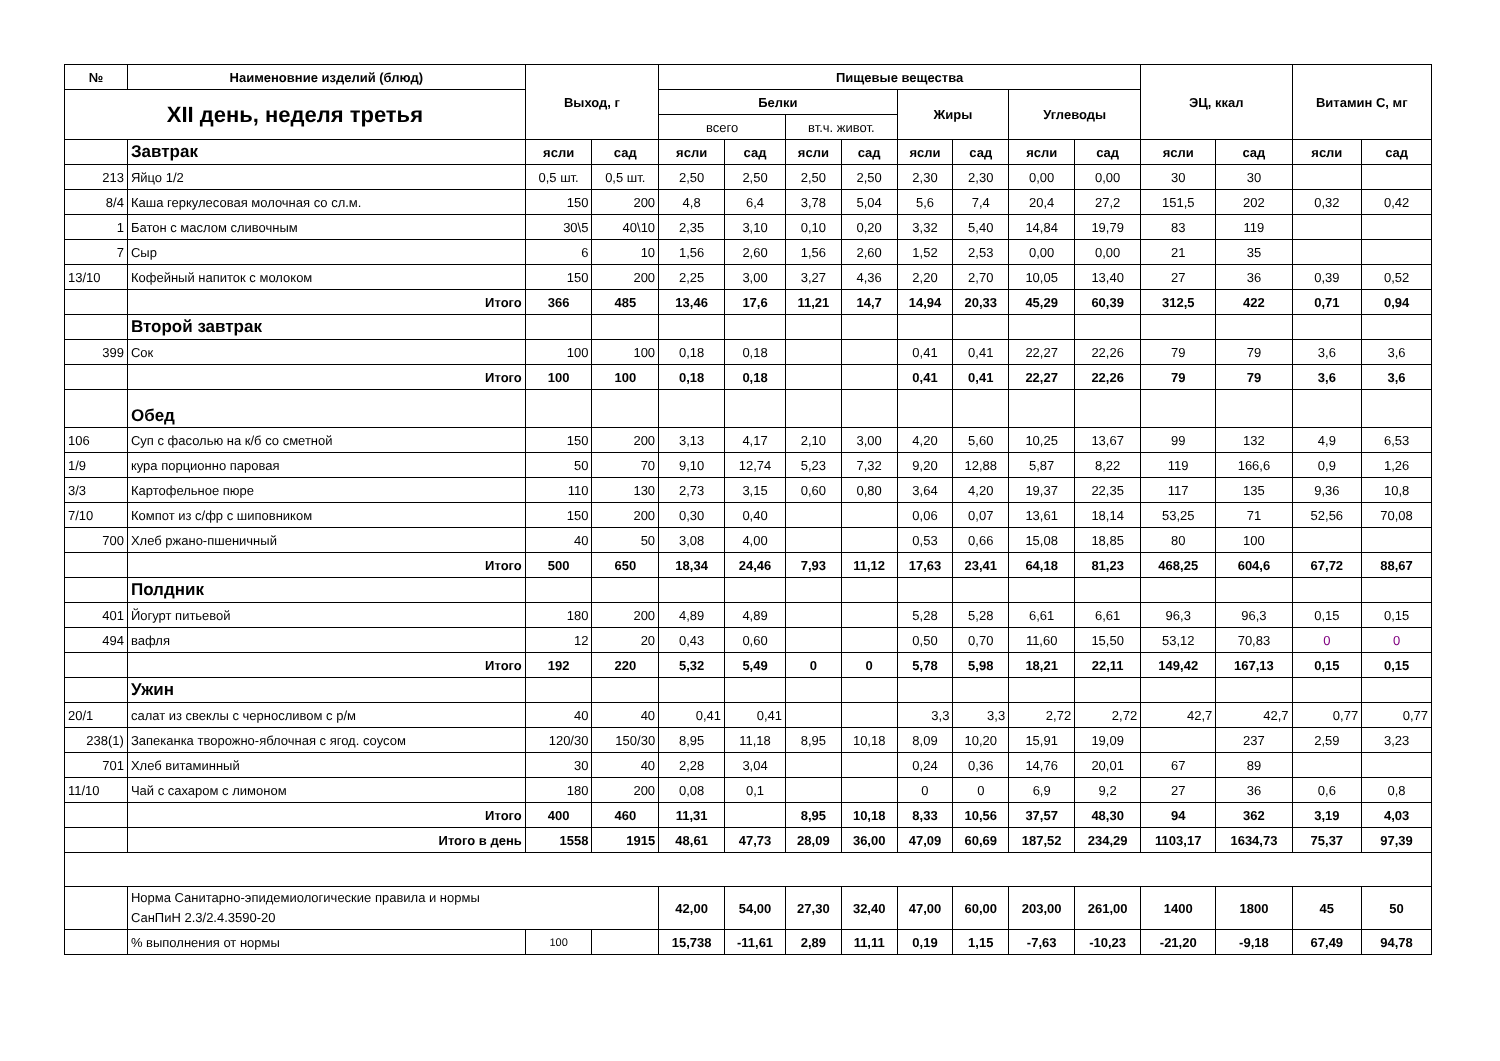| № | Наименовние изделий (блюд) | Выход, г | | Пищевые вещества | | | | | | | | ЭЦ, ккал | | Витамин С, мг | |
| --- | --- | --- | --- | --- | --- | --- | --- | --- | --- | --- | --- | --- | --- | --- | --- |
| XII день, неделя третья | | | | Белки | | | | Жиры | | Углеводы | | | | | |
| | | | | всего | | вт.ч. живот. | | | | | | | | | |
| | Завтрак | ясли | сад | ясли | сад | ясли | сад | ясли | сад | ясли | сад | ясли | сад | ясли | сад |
| 213 | Яйцо 1/2 | 0,5 шт. | 0,5 шт. | 2,50 | 2,50 | 2,50 | 2,50 | 2,30 | 2,30 | 0,00 | 0,00 | 30 | 30 | | |
| 8/4 | Каша геркулесовая молочная со сл.м. | 150 | 200 | 4,8 | 6,4 | 3,78 | 5,04 | 5,6 | 7,4 | 20,4 | 27,2 | 151,5 | 202 | 0,32 | 0,42 |
| 1 | Батон с маслом сливочным | 30\5 | 40\10 | 2,35 | 3,10 | 0,10 | 0,20 | 3,32 | 5,40 | 14,84 | 19,79 | 83 | 119 | | |
| 7 | Сыр | 6 | 10 | 1,56 | 2,60 | 1,56 | 2,60 | 1,52 | 2,53 | 0,00 | 0,00 | 21 | 35 | | |
| 13/10 | Кофейный напиток с молоком | 150 | 200 | 2,25 | 3,00 | 3,27 | 4,36 | 2,20 | 2,70 | 10,05 | 13,40 | 27 | 36 | 0,39 | 0,52 |
| | Итого | 366 | 485 | 13,46 | 17,6 | 11,21 | 14,7 | 14,94 | 20,33 | 45,29 | 60,39 | 312,5 | 422 | 0,71 | 0,94 |
| | Второй завтрак | | | | | | | | | | | | | | |
| 399 | Сок | 100 | 100 | 0,18 | 0,18 | | | 0,41 | 0,41 | 22,27 | 22,26 | 79 | 79 | 3,6 | 3,6 |
| | Итого | 100 | 100 | 0,18 | 0,18 | | | 0,41 | 0,41 | 22,27 | 22,26 | 79 | 79 | 3,6 | 3,6 |
| | Обед | | | | | | | | | | | | | | |
| 106 | Суп с фасолью на к/б со сметной | 150 | 200 | 3,13 | 4,17 | 2,10 | 3,00 | 4,20 | 5,60 | 10,25 | 13,67 | 99 | 132 | 4,9 | 6,53 |
| 1/9 | кура порционно паровая | 50 | 70 | 9,10 | 12,74 | 5,23 | 7,32 | 9,20 | 12,88 | 5,87 | 8,22 | 119 | 166,6 | 0,9 | 1,26 |
| 3/3 | Картофельное пюре | 110 | 130 | 2,73 | 3,15 | 0,60 | 0,80 | 3,64 | 4,20 | 19,37 | 22,35 | 117 | 135 | 9,36 | 10,8 |
| 7/10 | Компот из с/фр с шиповником | 150 | 200 | 0,30 | 0,40 | | | 0,06 | 0,07 | 13,61 | 18,14 | 53,25 | 71 | 52,56 | 70,08 |
| 700 | Хлеб ржано-пшеничный | 40 | 50 | 3,08 | 4,00 | | | 0,53 | 0,66 | 15,08 | 18,85 | 80 | 100 | | |
| | Итого | 500 | 650 | 18,34 | 24,46 | 7,93 | 11,12 | 17,63 | 23,41 | 64,18 | 81,23 | 468,25 | 604,6 | 67,72 | 88,67 |
| | Полдник | | | | | | | | | | | | | | |
| 401 | Йогурт питьевой | 180 | 200 | 4,89 | 4,89 | | | 5,28 | 5,28 | 6,61 | 6,61 | 96,3 | 96,3 | 0,15 | 0,15 |
| 494 | вафля | 12 | 20 | 0,43 | 0,60 | | | 0,50 | 0,70 | 11,60 | 15,50 | 53,12 | 70,83 | 0 | 0 |
| | Итого | 192 | 220 | 5,32 | 5,49 | 0 | 0 | 5,78 | 5,98 | 18,21 | 22,11 | 149,42 | 167,13 | 0,15 | 0,15 |
| | Ужин | | | | | | | | | | | | | | |
| 20/1 | салат из свеклы с черносливом с р/м | 40 | 40 | 0,41 | 0,41 | | | 3,3 | 3,3 | 2,72 | 2,72 | 42,7 | 42,7 | 0,77 | 0,77 |
| 238(1) | Запеканка творожно-яблочная с ягод. соусом | 120/30 | 150/30 | 8,95 | 11,18 | 8,95 | 10,18 | 8,09 | 10,20 | 15,91 | 19,09 | | 237 | 2,59 | 3,23 |
| 701 | Хлеб витаминный | 30 | 40 | 2,28 | 3,04 | | | 0,24 | 0,36 | 14,76 | 20,01 | 67 | 89 | | |
| 11/10 | Чай с сахаром с лимоном | 180 | 200 | 0,08 | 0,1 | | | 0 | 0 | 6,9 | 9,2 | 27 | 36 | 0,6 | 0,8 |
| | Итого | 400 | 460 | 11,31 | | 8,95 | 10,18 | 8,33 | 10,56 | 37,57 | 48,30 | 94 | 362 | 3,19 | 4,03 |
| | Итого в день | 1558 | 1915 | 48,61 | 47,73 | 28,09 | 36,00 | 47,09 | 60,69 | 187,52 | 234,29 | 1103,17 | 1634,73 | 75,37 | 97,39 |
| | Норма Санитарно-эпидемиологические правила и нормы СанПиН 2.3/2.4.3590-20 | | | 42,00 | 54,00 | 27,30 | 32,40 | 47,00 | 60,00 | 203,00 | 261,00 | 1400 | 1800 | 45 | 50 |
| | % выполнения от нормы | 100 | | 15,738 | -11,61 | 2,89 | 11,11 | 0,19 | 1,15 | -7,63 | -10,23 | -21,20 | -9,18 | 67,49 | 94,78 |